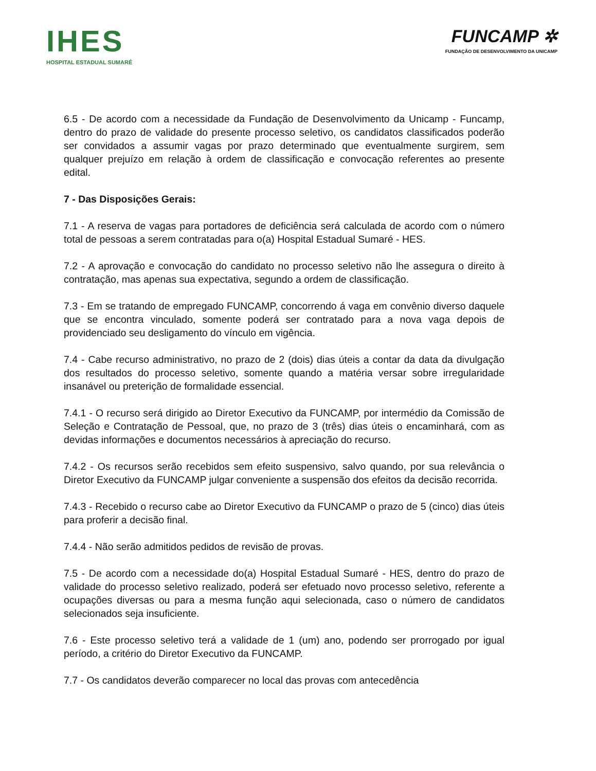IHES
HOSPITAL ESTADUAL SUMARÉ
FUNCAMP ✲
FUNDAÇÃO DE DESENVOLVIMENTO DA UNICAMP
6.5 - De acordo com a necessidade da Fundação de Desenvolvimento da Unicamp - Funcamp, dentro do prazo de validade do presente processo seletivo, os candidatos classificados poderão ser convidados a assumir vagas por prazo determinado que eventualmente surgirem, sem qualquer prejuízo em relação à ordem de classificação e convocação referentes ao presente edital.
7 - Das Disposições Gerais:
7.1 - A reserva de vagas para portadores de deficiência será calculada de acordo com o número total de pessoas a serem contratadas para o(a) Hospital Estadual Sumaré - HES.
7.2 - A aprovação e convocação do candidato no processo seletivo não lhe assegura o direito à contratação, mas apenas sua expectativa, segundo a ordem de classificação.
7.3 - Em se tratando de empregado FUNCAMP, concorrendo á vaga em convênio diverso daquele que se encontra vinculado, somente poderá ser contratado para a nova vaga depois de providenciado seu desligamento do vínculo em vigência.
7.4 - Cabe recurso administrativo, no prazo de 2 (dois) dias úteis a contar da data da divulgação dos resultados do processo seletivo, somente quando a matéria versar sobre irregularidade insanável ou preterição de formalidade essencial.
7.4.1 - O recurso será dirigido ao Diretor Executivo da FUNCAMP, por intermédio da Comissão de Seleção e Contratação de Pessoal, que, no prazo de 3 (três) dias úteis o encaminhará, com as devidas informações e documentos necessários à apreciação do recurso.
7.4.2 - Os recursos serão recebidos sem efeito suspensivo, salvo quando, por sua relevância o Diretor Executivo da FUNCAMP julgar conveniente a suspensão dos efeitos da decisão recorrida.
7.4.3 - Recebido o recurso cabe ao Diretor Executivo da FUNCAMP o prazo de 5 (cinco) dias úteis para proferir a decisão final.
7.4.4 - Não serão admitidos pedidos de revisão de provas.
7.5 - De acordo com a necessidade do(a) Hospital Estadual Sumaré - HES, dentro do prazo de validade do processo seletivo realizado, poderá ser efetuado novo processo seletivo, referente a ocupações diversas ou para a mesma função aqui selecionada, caso o número de candidatos selecionados seja insuficiente.
7.6 - Este processo seletivo terá a validade de 1 (um) ano, podendo ser prorrogado por igual período, a critério do Diretor Executivo da FUNCAMP.
7.7 - Os candidatos deverão comparecer no local das provas com antecedência